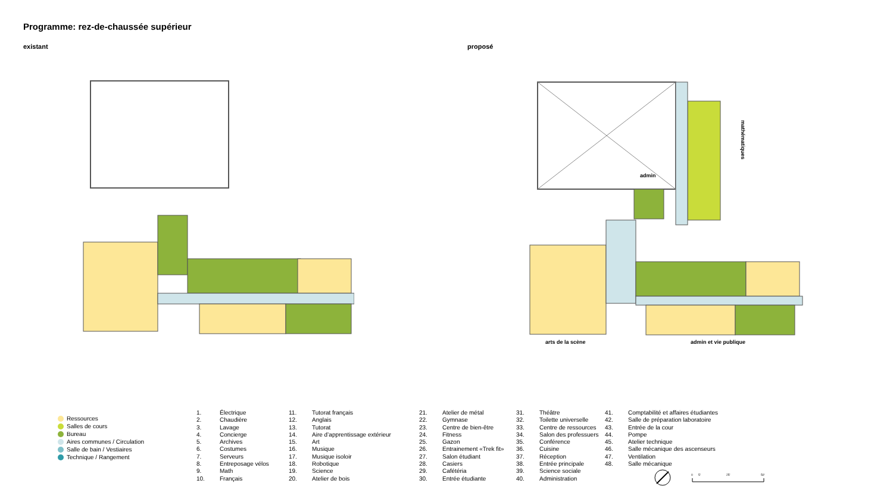Programme: rez-de-chaussée supérieur
existant proposé
admin
mathématiques
arts de la scène admin et vie publique
Ressources
Salles de cours
Bureau
Aires communes / Circulation
Salle de bain / Vestiaires
Technique / Rangement
1. Électrique
2. Chaudière
3. Lavage
4. Concierge
5. Archives
6. Costumes
7. Serveurs
8. Entreposage vélos
9. Math
10. Français
11. Tutorat français
12. Anglais
13. Tutorat
14. Aire d’apprentissage extérieur
15. Art
16. Musique
17. Musique isoloir
18. Robotique
19. Science
20. Atelier de bois
21. Atelier de métal
22. Gymnase
23. Centre de bien-être
24. Fitness
25. Gazon
26. Entrainement «Trek fit»
27. Salon étudiant
28. Casiers
29. Cafétéria
30. Entrée étudiante
31. Théâtre
32. Toilette universelle
33. Centre de ressources
34. Salon des professuers
35. Conférence
36. Cuisine
37. Réception
38. Entrée principale
39. Science sociale
40. Administration
41. Comptabilité et affaires étudiantes
42. Salle de préparation laboratoire
43. Entrée de la cour
44. Pompe
45. Atelier technique
46. Salle mécanique des ascenseurs
47. Ventilation
48. Salle mécanique
0
5'
25'
50'